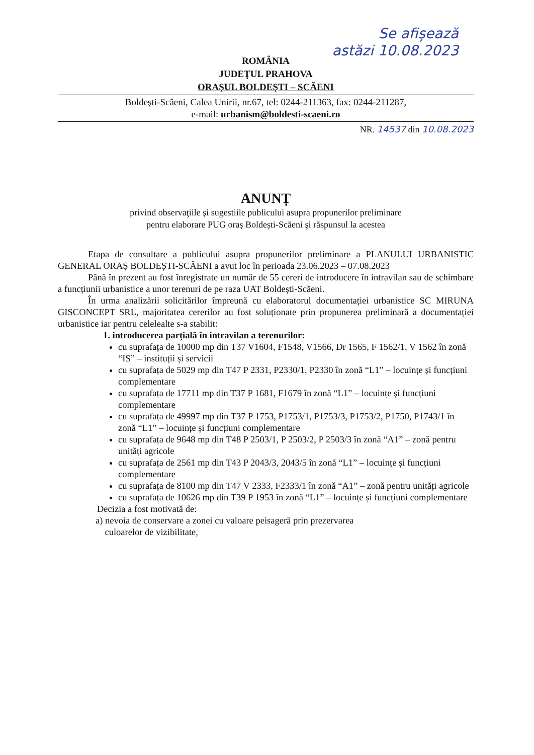Se afișează
astăzi 10.08.2023
ROMÂNIA
JUDEŢUL PRAHOVA
ORAŞUL BOLDEŞTI – SCĂENI
Boldeşti-Scăeni, Calea Unirii, nr.67, tel: 0244-211363, fax: 0244-211287,
e-mail: urbanism@boldesti-scaeni.ro
NR. 14537 din 10.08.2023
ANUNȚ
privind observaţiile şi sugestiile publicului asupra propunerilor preliminare
pentru elaborare PUG oraș Boldești-Scăeni şi răspunsul la acestea
Etapa de consultare a publicului asupra propunerilor preliminare a PLANULUI URBANISTIC GENERAL ORAȘ BOLDEȘTI-SCĂENI a avut loc în perioada 23.06.2023 – 07.08.2023
Până în prezent au fost înregistrate un număr de 55 cereri de introducere în intravilan sau de schimbare a funcțiunii urbanistice a unor terenuri de pe raza UAT Boldești-Scăeni.
În urma analizării solicitărilor împreună cu elaboratorul documentației urbanistice SC MIRUNA GISCONCEPT SRL, majoritatea cererilor au fost soluționate prin propunerea preliminară a documentației urbanistice iar pentru celelealte s-a stabilit:
1. introducerea parțială în intravilan a terenurilor:
cu suprafața de 10000 mp din T37 V1604, F1548, V1566, Dr 1565, F 1562/1, V 1562 în zonă “IS” – instituții și servicii
cu suprafața de 5029 mp din T47 P 2331, P2330/1, P2330 în zonă “L1” – locuințe și funcțiuni complementare
cu suprafața de 17711 mp din T37 P 1681, F1679 în zonă “L1” – locuințe și funcțiuni complementare
cu suprafața de 49997 mp din T37 P 1753, P1753/1, P1753/3, P1753/2, P1750, P1743/1 în zonă “L1” – locuințe și funcțiuni complementare
cu suprafața de 9648 mp din T48 P 2503/1, P 2503/2, P 2503/3 în zonă “A1” – zonă pentru unități agricole
cu suprafața de 2561 mp din T43 P 2043/3, 2043/5 în zonă “L1” – locuințe și funcțiuni complementare
cu suprafața de 8100 mp din T47 V 2333, F2333/1 în zonă “A1” – zonă pentru unități agricole
cu suprafața de 10626 mp din T39 P 1953 în zonă “L1” – locuințe și funcțiuni complementare
Decizia a fost motivată de:
a) nevoia de conservare a zonei cu valoare peisageră prin prezervarea
culoarelor de vizibilitate,